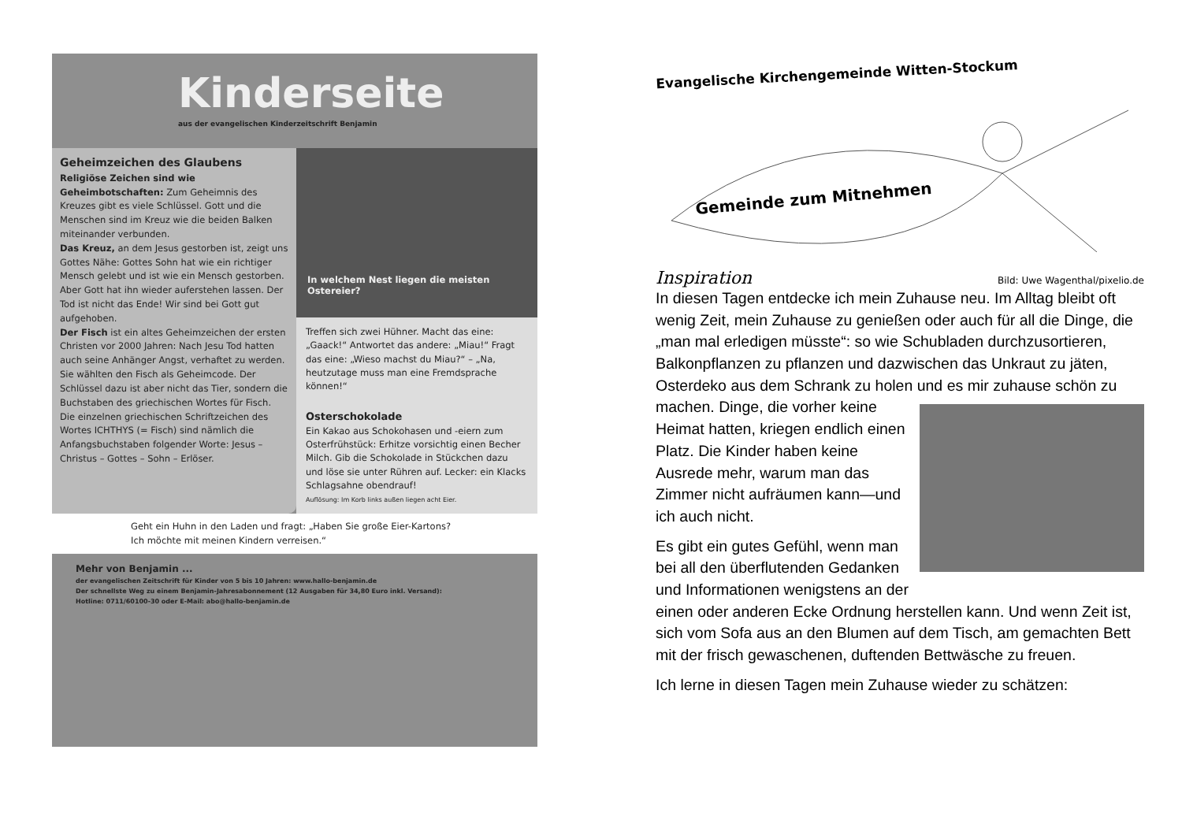Kinderseite
aus der evangelischen Kinderzeitschrift Benjamin
Geheimzeichen des Glaubens
Religiöse Zeichen sind wie Geheimbotschaften: Zum Geheimnis des Kreuzes gibt es viele Schlüssel. Gott und die Menschen sind im Kreuz wie die beiden Balken miteinander verbunden.
Das Kreuz, an dem Jesus gestorben ist, zeigt uns Gottes Nähe: Gottes Sohn hat wie ein richtiger Mensch gelebt und ist wie ein Mensch gestorben. Aber Gott hat ihn wieder auferstehen lassen. Der Tod ist nicht das Ende! Wir sind bei Gott gut aufgehoben.
Der Fisch ist ein altes Geheimzeichen der ersten Christen vor 2000 Jahren: Nach Jesu Tod hatten auch seine Anhänger Angst, verhaftet zu werden. Sie wählten den Fisch als Geheimcode. Der Schlüssel dazu ist aber nicht das Tier, sondern die Buchstaben des griechischen Wortes für Fisch. Die einzelnen griechischen Schriftzeichen des Wortes ICHTHYS (= Fisch) sind nämlich die Anfangsbuchstaben folgender Worte: Jesus – Christus – Gottes – Sohn – Erlöser.
In welchem Nest liegen die meisten Ostereier?
Treffen sich zwei Hühner. Macht das eine: „Gaack!“ Antwortet das andere: „Miau!“ Fragt das eine: „Wieso machst du Miau?“ – „Na, heutzutage muss man eine Fremdsprache können!“
Osterschokolade
Ein Kakao aus Schokohasen und -eiern zum Osterfrühstück: Erhitze vorsichtig einen Becher Milch. Gib die Schokolade in Stückchen dazu und löse sie unter Rühren auf. Lecker: ein Klacks Schlagsahne obendrauf!
Auflösung: Im Korb links außen liegen acht Eier.
Geht ein Huhn in den Laden und fragt: „Haben Sie große Eier-Kartons? Ich möchte mit meinen Kindern verreisen.“
Mehr von Benjamin ...
der evangelischen Zeitschrift für Kinder von 5 bis 10 Jahren: www.hallo-benjamin.de
Der schnellste Weg zu einem Benjamin-Jahresabonnement (12 Ausgaben für 34,80 Euro inkl. Versand):
Hotline: 0711/60100-30 oder E-Mail: abo@hallo-benjamin.de
Evangelische Kirchengemeinde Witten-Stockum
Gemeinde zum Mitnehmen
Inspiration Bild: Uwe Wagenthal/pixelio.de
In diesen Tagen entdecke ich mein Zuhause neu. Im Alltag bleibt oft wenig Zeit, mein Zuhause zu genießen oder auch für all die Dinge, die „man mal erledigen müsste“: so wie Schubladen durchzusortieren, Balkonpflanzen zu pflanzen und dazwischen das Unkraut zu jäten, Osterdeko aus dem Schrank zu holen und es mir zuhause schön zu machen. Dinge, die vorher keine Heimat hatten, kriegen endlich einen Platz. Die Kinder haben keine Ausrede mehr, warum man das Zimmer nicht aufräumen kann—und ich auch nicht.
Es gibt ein gutes Gefühl, wenn man bei all den überflutenden Gedanken und Informationen wenigstens an der einen oder anderen Ecke Ordnung herstellen kann. Und wenn Zeit ist, sich vom Sofa aus an den Blumen auf dem Tisch, am gemachten Bett mit der frisch gewaschenen, duftenden Bettwäsche zu freuen.
Ich lerne in diesen Tagen mein Zuhause wieder zu schätzen: